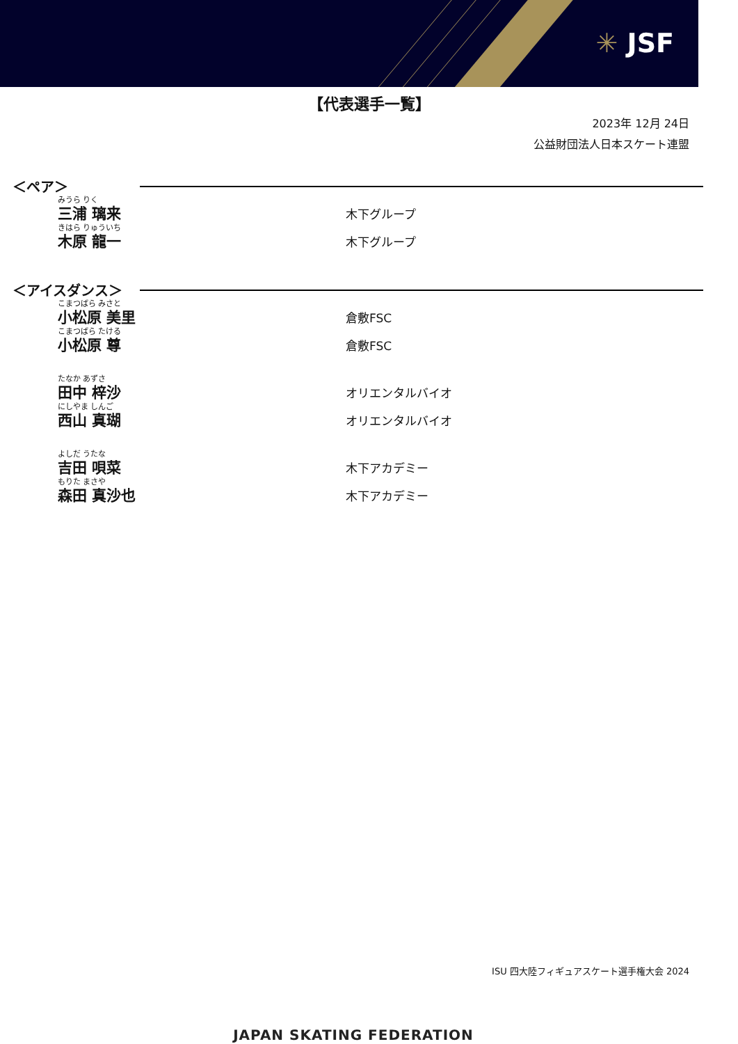✳ JSF
【代表選手一覧】
2023年 12月 24日
公益財団法人日本スケート連盟
＜ペア＞
みうら りく
三浦 璃来
木下グループ
きはら りゅういち
木原 龍一
木下グループ
＜アイスダンス＞
こまつばら みさと
小松原 美里
倉敷FSC
こまつばら たける
小松原 尊
倉敷FSC
たなか あずさ
田中 梓沙
オリエンタルバイオ
にしやま しんご
西山 真瑚
オリエンタルバイオ
よしだ うたな
吉田 唄菜
木下アカデミー
もりた まさや
森田 真沙也
木下アカデミー
ISU 四大陸フィギュアスケート選手権大会 2024
JAPAN SKATING FEDERATION